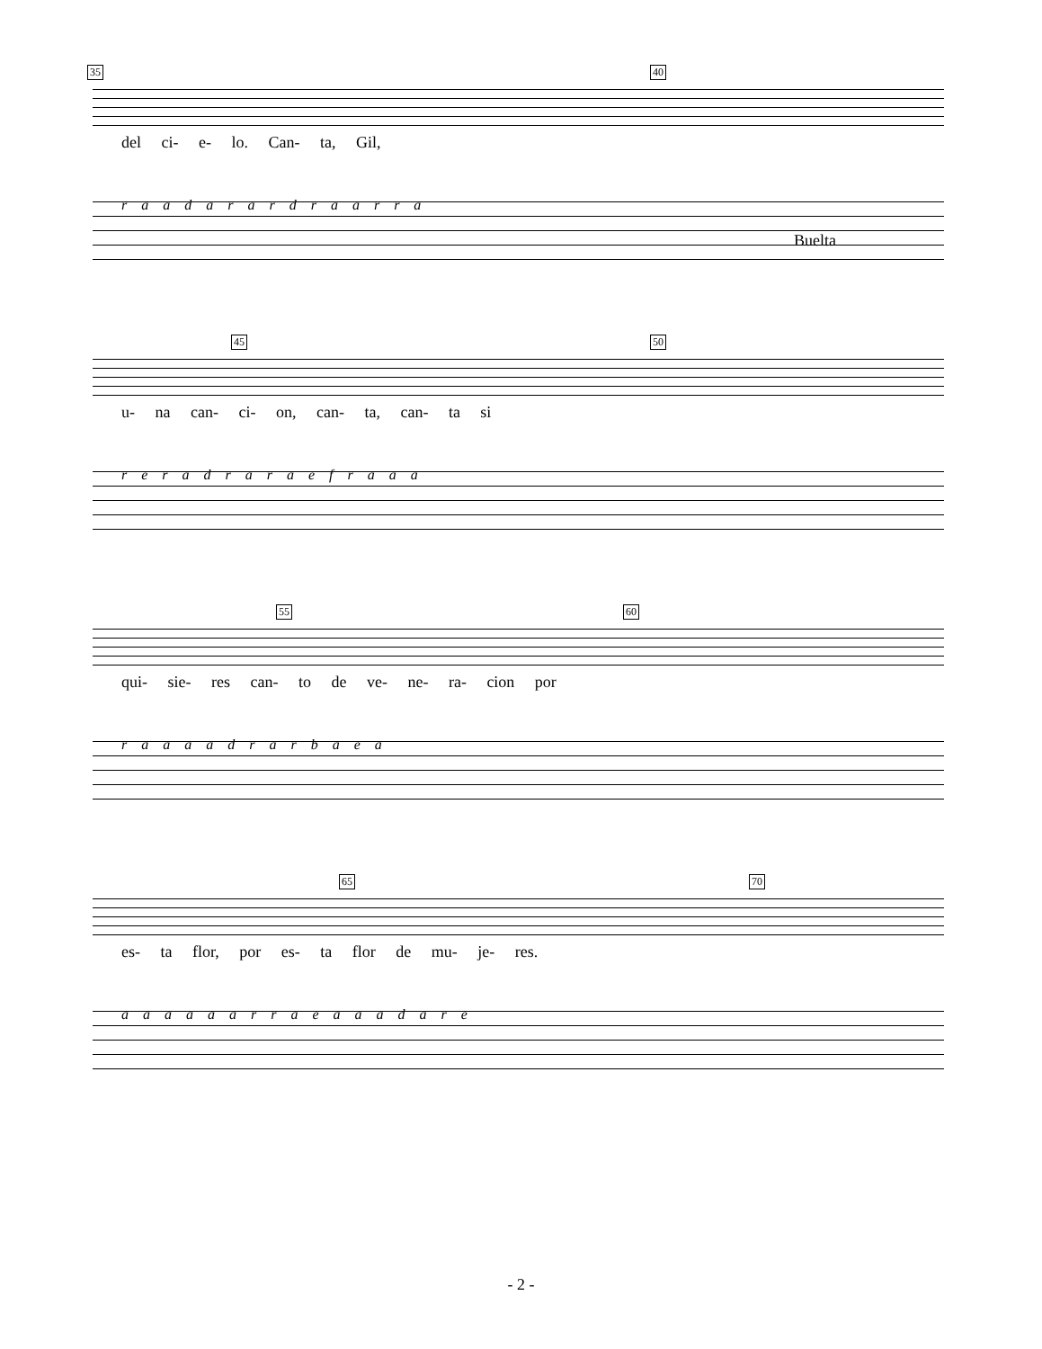35 40
del ci- e- lo. Can- ta, Gil,
r a a d a r a r d r a a r r a
Buelta
45 50
u- na can- ci- on, can- ta, can- ta si
r e r a d r a r a e f r a a a
55 60
qui- sie- res can- to de ve- ne- ra- cion por
r a a a a d r a r b a e a
65 70
es- ta flor, por es- ta flor de mu- je- res.
a a a a a a r r a e a a a d a r e
- 2 -